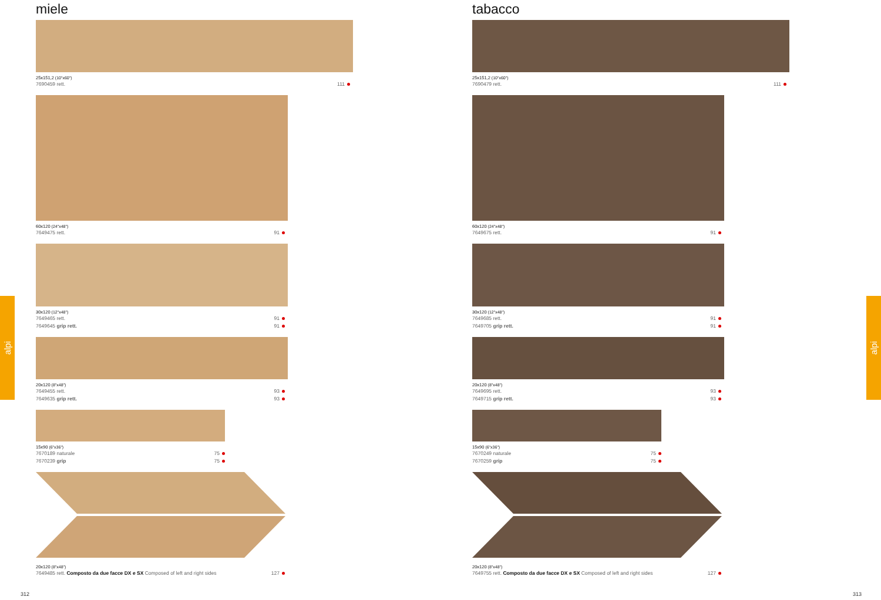miele
25x151,2 (10"x60")
7690459 rett. 111
60x120 (24"x48")
7649475 rett. 91
30x120 (12"x48")
7649465 rett. 91
7649645 grip rett. 91
20x120 (8"x48")
7649455 rett. 93
7649635 grip rett. 93
15x90 (6"x36")
7670189 naturale 75
7670239 grip 75
20x120 (8"x48")
7649485 rett. Composto da due facce DX e SX Composed of left and right sides 127
tabacco
25x151,2 (10"x60")
7690479 rett. 111
60x120 (24"x48")
7649675 rett. 91
30x120 (12"x48")
7649685 rett. 91
7649705 grip rett. 91
20x120 (8"x48")
7649695 rett. 93
7649715 grip rett. 93
15x90 (6"x36")
7670249 naturale 75
7670259 grip 75
20x120 (8"x48")
7649755 rett. Composto da due facce DX e SX Composed of left and right sides 127
alpi
alpi
312 313